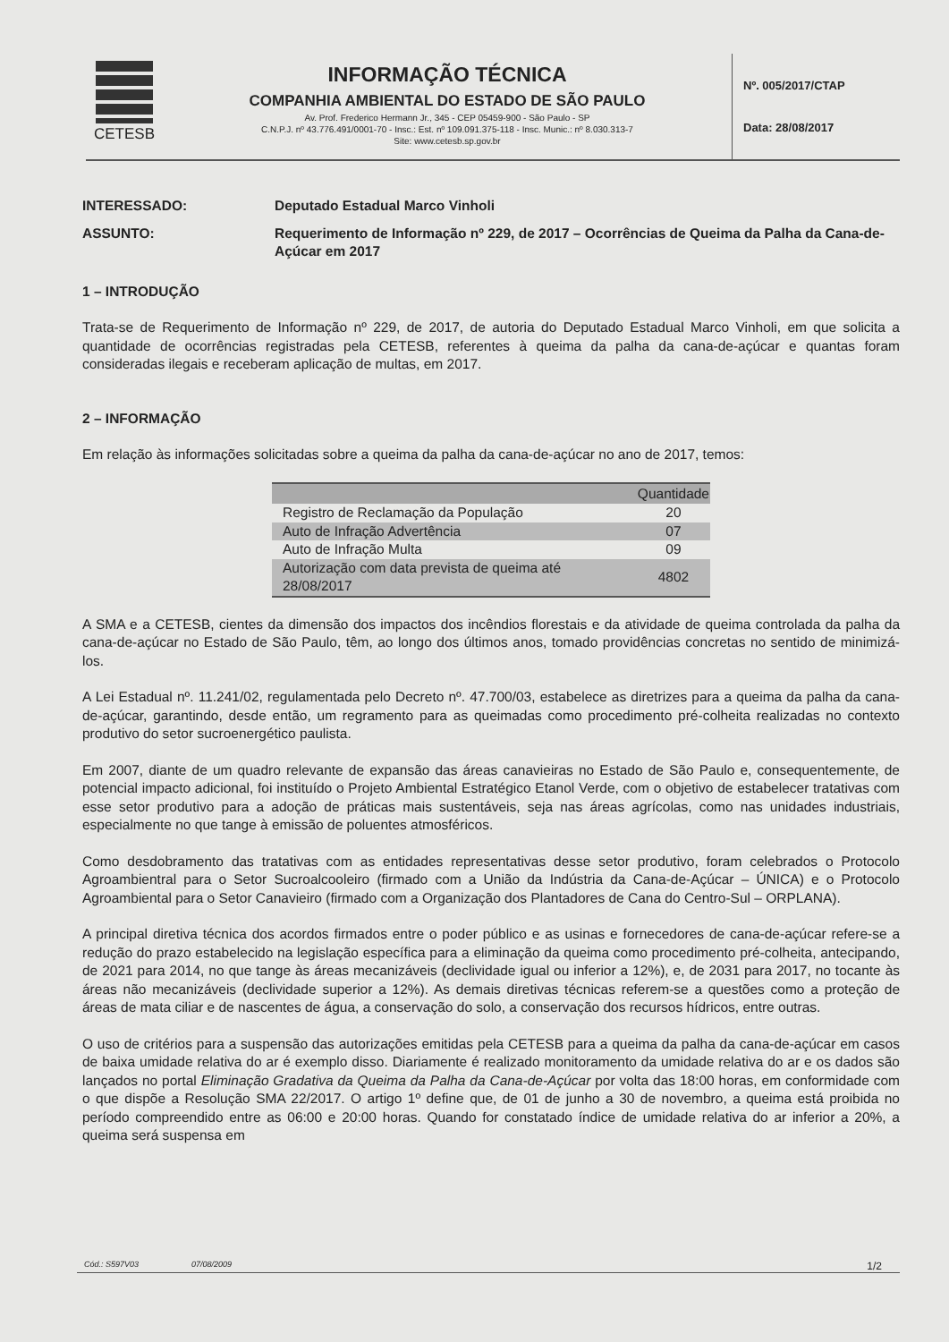CETESB
INFORMAÇÃO TÉCNICA
COMPANHIA AMBIENTAL DO ESTADO DE SÃO PAULO
Av. Prof. Frederico Hermann Jr., 345 - CEP 05459-900 - São Paulo - SP
C.N.P.J. nº 43.776.491/0001-70 - Insc.: Est. nº 109.091.375-118 - Insc. Munic.: nº 8.030.313-7
Site: www.cetesb.sp.gov.br
Nº. 005/2017/CTAP
Data: 28/08/2017
INTERESSADO: Deputado Estadual Marco Vinholi
ASSUNTO: Requerimento de Informação nº 229, de 2017 – Ocorrências de Queima da Palha da Cana-de-Açúcar em 2017
1 – INTRODUÇÃO
Trata-se de Requerimento de Informação nº 229, de 2017, de autoria do Deputado Estadual Marco Vinholi, em que solicita a quantidade de ocorrências registradas pela CETESB, referentes à queima da palha da cana-de-açúcar e quantas foram consideradas ilegais e receberam aplicação de multas, em 2017.
2 – INFORMAÇÃO
Em relação às informações solicitadas sobre a queima da palha da cana-de-açúcar no ano de 2017, temos:
| | Quantidade |
| --- | --- |
| Registro de Reclamação da População | 20 |
| Auto de Infração Advertência | 07 |
| Auto de Infração Multa | 09 |
| Autorização com data prevista de queima até 28/08/2017 | 4802 |
A SMA e a CETESB, cientes da dimensão dos impactos dos incêndios florestais e da atividade de queima controlada da palha da cana-de-açúcar no Estado de São Paulo, têm, ao longo dos últimos anos, tomado providências concretas no sentido de minimizá-los.
A Lei Estadual nº. 11.241/02, regulamentada pelo Decreto nº. 47.700/03, estabelece as diretrizes para a queima da palha da cana-de-açúcar, garantindo, desde então, um regramento para as queimadas como procedimento pré-colheita realizadas no contexto produtivo do setor sucroenergético paulista.
Em 2007, diante de um quadro relevante de expansão das áreas canavieiras no Estado de São Paulo e, consequentemente, de potencial impacto adicional, foi instituído o Projeto Ambiental Estratégico Etanol Verde, com o objetivo de estabelecer tratativas com esse setor produtivo para a adoção de práticas mais sustentáveis, seja nas áreas agrícolas, como nas unidades industriais, especialmente no que tange à emissão de poluentes atmosféricos.
Como desdobramento das tratativas com as entidades representativas desse setor produtivo, foram celebrados o Protocolo Agroambientral para o Setor Sucroalcooleiro (firmado com a União da Indústria da Cana-de-Açúcar – ÚNICA) e o Protocolo Agroambiental para o Setor Canavieiro (firmado com a Organização dos Plantadores de Cana do Centro-Sul – ORPLANA).
A principal diretiva técnica dos acordos firmados entre o poder público e as usinas e fornecedores de cana-de-açúcar refere-se a redução do prazo estabelecido na legislação específica para a eliminação da queima como procedimento pré-colheita, antecipando, de 2021 para 2014, no que tange às áreas mecanizáveis (declividade igual ou inferior a 12%), e, de 2031 para 2017, no tocante às áreas não mecanizáveis (declividade superior a 12%). As demais diretivas técnicas referem-se a questões como a proteção de áreas de mata ciliar e de nascentes de água, a conservação do solo, a conservação dos recursos hídricos, entre outras.
O uso de critérios para a suspensão das autorizações emitidas pela CETESB para a queima da palha da cana-de-açúcar em casos de baixa umidade relativa do ar é exemplo disso. Diariamente é realizado monitoramento da umidade relativa do ar e os dados são lançados no portal Eliminação Gradativa da Queima da Palha da Cana-de-Açúcar por volta das 18:00 horas, em conformidade com o que dispõe a Resolução SMA 22/2017. O artigo 1º define que, de 01 de junho a 30 de novembro, a queima está proibida no período compreendido entre as 06:00 e 20:00 horas. Quando for constatado índice de umidade relativa do ar inferior a 20%, a queima será suspensa em
Cód.: S597V03 07/08/2009 1/2